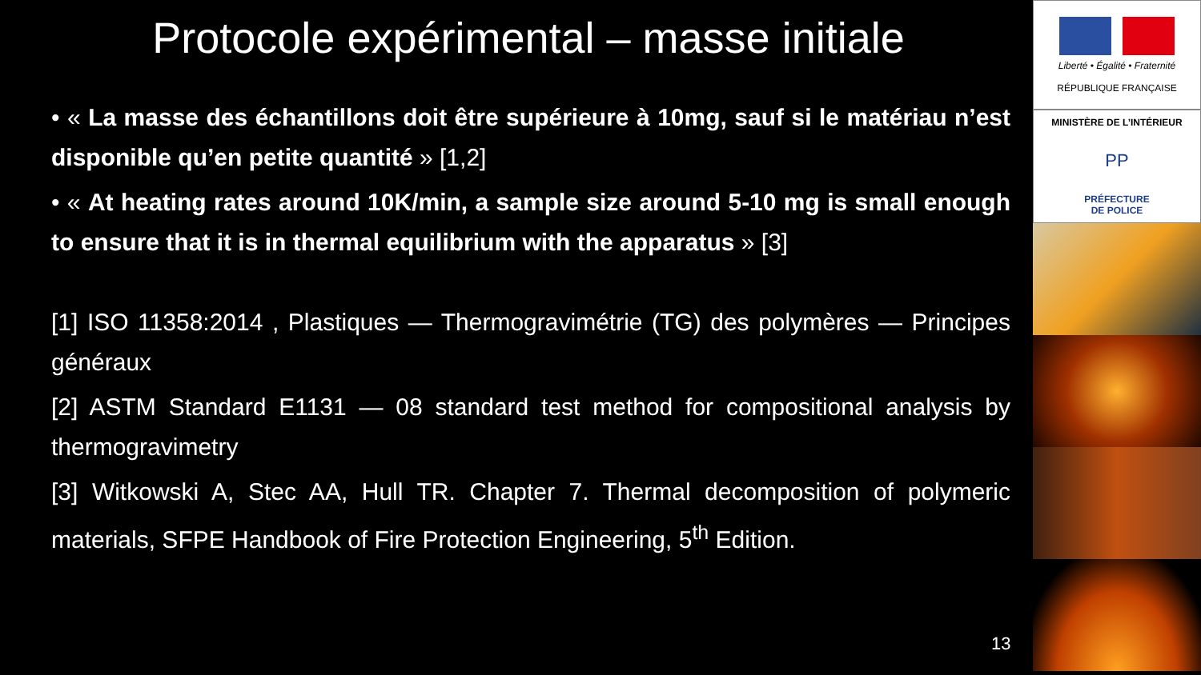Protocole expérimental – masse initiale
• « La masse des échantillons doit être supérieure à 10mg, sauf si le matériau n’est disponible qu’en petite quantité » [1,2]
• « At heating rates around 10K/min, a sample size around 5-10 mg is small enough to ensure that it is in thermal equilibrium with the apparatus » [3]
[1] ISO 11358:2014 , Plastiques — Thermogravimétrie (TG) des polymères — Principes généraux
[2] ASTM Standard E1131 — 08 standard test method for compositional analysis by thermogravimetry
[3] Witkowski A, Stec AA, Hull TR. Chapter 7. Thermal decomposition of polymeric materials, SFPE Handbook of Fire Protection Engineering, 5<sup>th</sup> Edition.
13
Liberté • Égalité • Fraternité
RÉPUBLIQUE FRANÇAISE
MINISTÈRE DE L’INTÉRIEUR
PP
PRÉFECTURE
DE POLICE